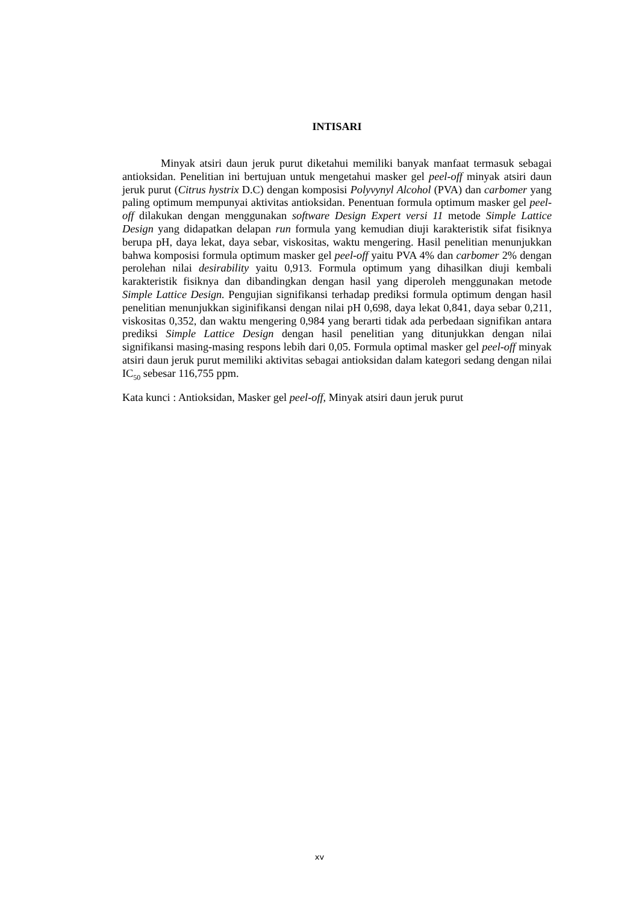INTISARI
Minyak atsiri daun jeruk purut diketahui memiliki banyak manfaat termasuk sebagai antioksidan. Penelitian ini bertujuan untuk mengetahui masker gel peel-off minyak atsiri daun jeruk purut (Citrus hystrix D.C) dengan komposisi Polyvynyl Alcohol (PVA) dan carbomer yang paling optimum mempunyai aktivitas antioksidan. Penentuan formula optimum masker gel peel-off dilakukan dengan menggunakan software Design Expert versi 11 metode Simple Lattice Design yang didapatkan delapan run formula yang kemudian diuji karakteristik sifat fisiknya berupa pH, daya lekat, daya sebar, viskositas, waktu mengering. Hasil penelitian menunjukkan bahwa komposisi formula optimum masker gel peel-off yaitu PVA 4% dan carbomer 2% dengan perolehan nilai desirability yaitu 0,913. Formula optimum yang dihasilkan diuji kembali karakteristik fisiknya dan dibandingkan dengan hasil yang diperoleh menggunakan metode Simple Lattice Design. Pengujian signifikansi terhadap prediksi formula optimum dengan hasil penelitian menunjukkan siginifikansi dengan nilai pH 0,698, daya lekat 0,841, daya sebar 0,211, viskositas 0,352, dan waktu mengering 0,984 yang berarti tidak ada perbedaan signifikan antara prediksi Simple Lattice Design dengan hasil penelitian yang ditunjukkan dengan nilai signifikansi masing-masing respons lebih dari 0,05. Formula optimal masker gel peel-off minyak atsiri daun jeruk purut memiliki aktivitas sebagai antioksidan dalam kategori sedang dengan nilai IC<sub>50</sub> sebesar 116,755 ppm.
Kata kunci : Antioksidan, Masker gel peel-off, Minyak atsiri daun jeruk purut
xv